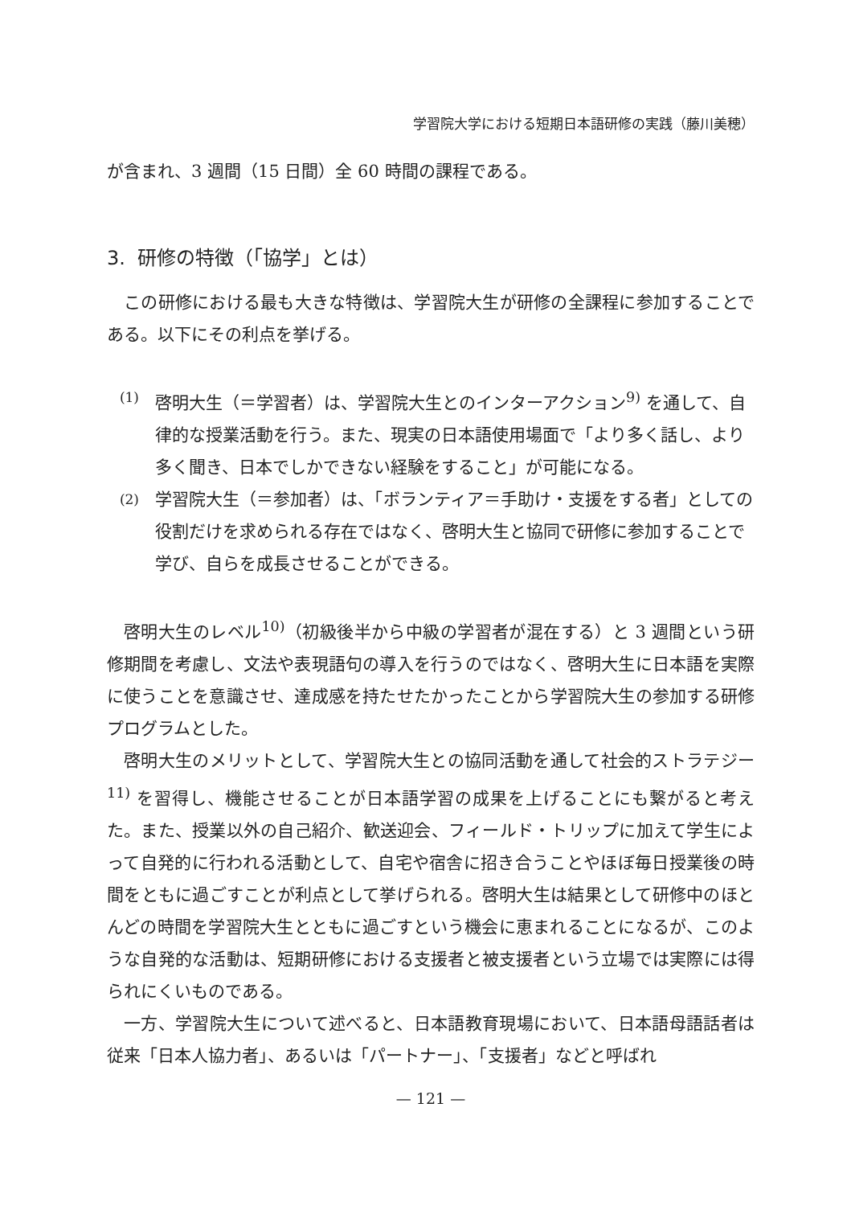学習院大学における短期日本語研修の実践（藤川美穂）
が含まれ、3 週間（15 日間）全 60 時間の課程である。
3. 研修の特徴（「協学」とは）
この研修における最も大きな特徴は、学習院大生が研修の全課程に参加することである。以下にその利点を挙げる。
(1) 啓明大生（＝学習者）は、学習院大生とのインターアクション<sup>9)</sup> を通して、自律的な授業活動を行う。また、現実の日本語使用場面で「より多く話し、より多く聞き、日本でしかできない経験をすること」が可能になる。
(2) 学習院大生（＝参加者）は、「ボランティア＝手助け・支援をする者」としての役割だけを求められる存在ではなく、啓明大生と協同で研修に参加することで学び、自らを成長させることができる。
啓明大生のレベル<sup>10)</sup>（初級後半から中級の学習者が混在する）と 3 週間という研修期間を考慮し、文法や表現語句の導入を行うのではなく、啓明大生に日本語を実際に使うことを意識させ、達成感を持たせたかったことから学習院大生の参加する研修プログラムとした。
啓明大生のメリットとして、学習院大生との協同活動を通して社会的ストラテジー<sup>11)</sup> を習得し、機能させることが日本語学習の成果を上げることにも繋がると考えた。また、授業以外の自己紹介、歓送迎会、フィールド・トリップに加えて学生によって自発的に行われる活動として、自宅や宿舎に招き合うことやほぼ毎日授業後の時間をともに過ごすことが利点として挙げられる。啓明大生は結果として研修中のほとんどの時間を学習院大生とともに過ごすという機会に恵まれることになるが、このような自発的な活動は、短期研修における支援者と被支援者という立場では実際には得られにくいものである。
一方、学習院大生について述べると、日本語教育現場において、日本語母語話者は従来「日本人協力者」、あるいは「パートナー」、「支援者」などと呼ばれ
— 121 —